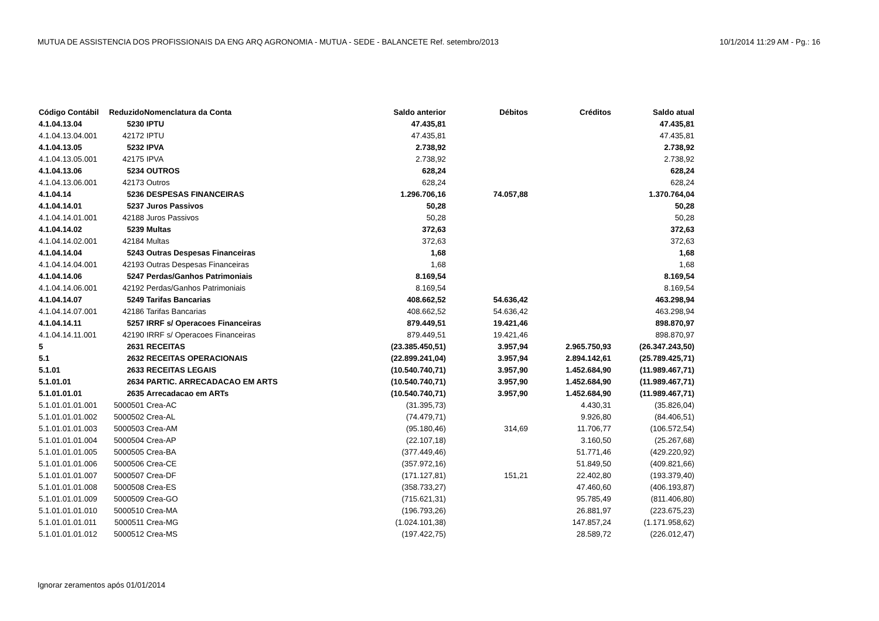MUTUA DE ASSISTENCIA DOS PROFISSIONAIS DA ENG ARQ AGRONOMIA - MUTUA - SEDE - BALANCETE Ref. setembro/2013 10/1/2014 11:29 AM - Pg.: 16
| Código Contábil | Reduzido | Nomenclatura da Conta | Saldo anterior | Débitos | Créditos | Saldo atual |
| --- | --- | --- | --- | --- | --- | --- |
| 4.1.04.13.04 | 5230 | IPTU | 47.435,81 | | | 47.435,81 |
| 4.1.04.13.04.001 | 42172 | IPTU | 47.435,81 | | | 47.435,81 |
| 4.1.04.13.05 | 5232 | IPVA | 2.738,92 | | | 2.738,92 |
| 4.1.04.13.05.001 | 42175 | IPVA | 2.738,92 | | | 2.738,92 |
| 4.1.04.13.06 | 5234 | OUTROS | 628,24 | | | 628,24 |
| 4.1.04.13.06.001 | 42173 | Outros | 628,24 | | | 628,24 |
| 4.1.04.14 | 5236 | DESPESAS FINANCEIRAS | 1.296.706,16 | 74.057,88 | | 1.370.764,04 |
| 4.1.04.14.01 | 5237 | Juros Passivos | 50,28 | | | 50,28 |
| 4.1.04.14.01.001 | 42188 | Juros Passivos | 50,28 | | | 50,28 |
| 4.1.04.14.02 | 5239 | Multas | 372,63 | | | 372,63 |
| 4.1.04.14.02.001 | 42184 | Multas | 372,63 | | | 372,63 |
| 4.1.04.14.04 | 5243 | Outras Despesas Financeiras | 1,68 | | | 1,68 |
| 4.1.04.14.04.001 | 42193 | Outras Despesas Financeiras | 1,68 | | | 1,68 |
| 4.1.04.14.06 | 5247 | Perdas/Ganhos Patrimoniais | 8.169,54 | | | 8.169,54 |
| 4.1.04.14.06.001 | 42192 | Perdas/Ganhos Patrimoniais | 8.169,54 | | | 8.169,54 |
| 4.1.04.14.07 | 5249 | Tarifas Bancarias | 408.662,52 | 54.636,42 | | 463.298,94 |
| 4.1.04.14.07.001 | 42186 | Tarifas Bancarias | 408.662,52 | 54.636,42 | | 463.298,94 |
| 4.1.04.14.11 | 5257 | IRRF s/ Operacoes Financeiras | 879.449,51 | 19.421,46 | | 898.870,97 |
| 4.1.04.14.11.001 | 42190 | IRRF s/ Operacoes Financeiras | 879.449,51 | 19.421,46 | | 898.870,97 |
| 5 | 2631 | RECEITAS | (23.385.450,51) | 3.957,94 | 2.965.750,93 | (26.347.243,50) |
| 5.1 | 2632 | RECEITAS OPERACIONAIS | (22.899.241,04) | 3.957,94 | 2.894.142,61 | (25.789.425,71) |
| 5.1.01 | 2633 | RECEITAS LEGAIS | (10.540.740,71) | 3.957,90 | 1.452.684,90 | (11.989.467,71) |
| 5.1.01.01 | 2634 | PARTIC. ARRECADACAO EM ARTS | (10.540.740,71) | 3.957,90 | 1.452.684,90 | (11.989.467,71) |
| 5.1.01.01.01 | 2635 | Arrecadacao em ARTs | (10.540.740,71) | 3.957,90 | 1.452.684,90 | (11.989.467,71) |
| 5.1.01.01.01.001 | 5000501 | Crea-AC | (31.395,73) | | 4.430,31 | (35.826,04) |
| 5.1.01.01.01.002 | 5000502 | Crea-AL | (74.479,71) | | 9.926,80 | (84.406,51) |
| 5.1.01.01.01.003 | 5000503 | Crea-AM | (95.180,46) | 314,69 | 11.706,77 | (106.572,54) |
| 5.1.01.01.01.004 | 5000504 | Crea-AP | (22.107,18) | | 3.160,50 | (25.267,68) |
| 5.1.01.01.01.005 | 5000505 | Crea-BA | (377.449,46) | | 51.771,46 | (429.220,92) |
| 5.1.01.01.01.006 | 5000506 | Crea-CE | (357.972,16) | | 51.849,50 | (409.821,66) |
| 5.1.01.01.01.007 | 5000507 | Crea-DF | (171.127,81) | 151,21 | 22.402,80 | (193.379,40) |
| 5.1.01.01.01.008 | 5000508 | Crea-ES | (358.733,27) | | 47.460,60 | (406.193,87) |
| 5.1.01.01.01.009 | 5000509 | Crea-GO | (715.621,31) | | 95.785,49 | (811.406,80) |
| 5.1.01.01.01.010 | 5000510 | Crea-MA | (196.793,26) | | 26.881,97 | (223.675,23) |
| 5.1.01.01.01.011 | 5000511 | Crea-MG | (1.024.101,38) | | 147.857,24 | (1.171.958,62) |
| 5.1.01.01.01.012 | 5000512 | Crea-MS | (197.422,75) | | 28.589,72 | (226.012,47) |
Ignorar zeramentos após 01/01/2014